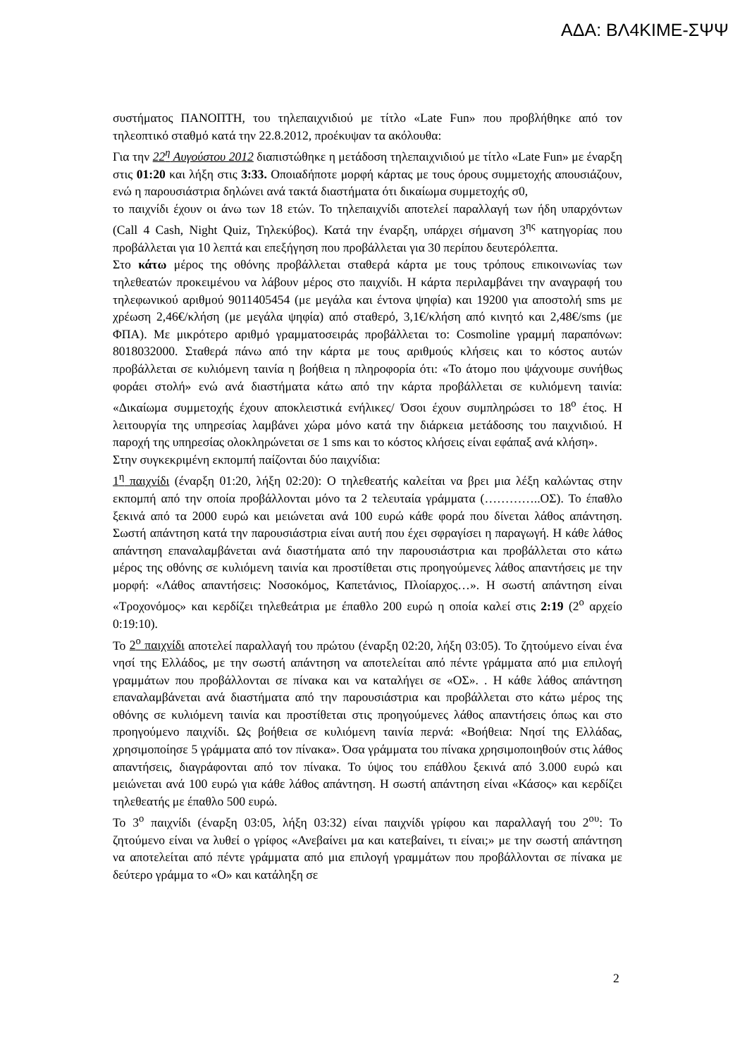ΑΔΑ: ΒΛ4ΚΙΜΕ-ΣΨΨ
συστήματος ΠΑΝΟΠΤΗ, του τηλεπαιχνιδιού με τίτλο «Late Fun» που προβλήθηκε από τον τηλεοπτικό σταθμό κατά την 22.8.2012, προέκυψαν τα ακόλουθα:
Για την 22<sup>η</sup> Αυγούστου 2012 διαπιστώθηκε η μετάδοση τηλεπαιχνιδιού με τίτλο «Late Fun» με έναρξη στις 01:20 και λήξη στις 3:33. Οποιαδήποτε μορφή κάρτας με τους όρους συμμετοχής απουσιάζουν, ενώ η παρουσιάστρια δηλώνει ανά τακτά διαστήματα ότι δικαίωμα συμμετοχής σ0,
το παιχνίδι έχουν οι άνω των 18 ετών. Το τηλεπαιχνίδι αποτελεί παραλλαγή των ήδη υπαρχόντων (Call 4 Cash, Night Quiz, Τηλεκύβος). Κατά την έναρξη, υπάρχει σήμανση 3<sup>ης</sup> κατηγορίας που προβάλλεται για 10 λεπτά και επεξήγηση που προβάλλεται για 30 περίπου δευτερόλεπτα.
Στο κάτω μέρος της οθόνης προβάλλεται σταθερά κάρτα με τους τρόπους επικοινωνίας των τηλεθεατών προκειμένου να λάβουν μέρος στο παιχνίδι. Η κάρτα περιλαμβάνει την αναγραφή του τηλεφωνικού αριθμού 9011405454 (με μεγάλα και έντονα ψηφία) και 19200 για αποστολή sms με χρέωση 2,46€/κλήση (με μεγάλα ψηφία) από σταθερό, 3,1€/κλήση από κινητό και 2,48€/sms (με ΦΠΑ). Με μικρότερο αριθμό γραμματοσειράς προβάλλεται το: Cosmoline γραμμή παραπόνων: 8018032000. Σταθερά πάνω από την κάρτα με τους αριθμούς κλήσεις και το κόστος αυτών προβάλλεται σε κυλιόμενη ταινία η βοήθεια η πληροφορία ότι: «Το άτομο που ψάχνουμε συνήθως φοράει στολή» ενώ ανά διαστήματα κάτω από την κάρτα προβάλλεται σε κυλιόμενη ταινία: «Δικαίωμα συμμετοχής έχουν αποκλειστικά ενήλικες/ Όσοι έχουν συμπληρώσει το 18<sup>ο</sup> έτος. Η λειτουργία της υπηρεσίας λαμβάνει χώρα μόνο κατά την διάρκεια μετάδοσης του παιχνιδιού. Η παροχή της υπηρεσίας ολοκληρώνεται σε 1 sms και το κόστος κλήσεις είναι εφάπαξ ανά κλήση».
Στην συγκεκριμένη εκπομπή παίζονται δύο παιχνίδια:
1<sup>η</sup> παιχνίδι (έναρξη 01:20, λήξη 02:20): Ο τηλεθεατής καλείται να βρει μια λέξη καλώντας στην εκπομπή από την οποία προβάλλονται μόνο τα 2 τελευταία γράμματα (…………..ΟΣ). Το έπαθλο ξεκινά από τα 2000 ευρώ και μειώνεται ανά 100 ευρώ κάθε φορά που δίνεται λάθος απάντηση. Σωστή απάντηση κατά την παρουσιάστρια είναι αυτή που έχει σφραγίσει η παραγωγή. Η κάθε λάθος απάντηση επαναλαμβάνεται ανά διαστήματα από την παρουσιάστρια και προβάλλεται στο κάτω μέρος της οθόνης σε κυλιόμενη ταινία και προστίθεται στις προηγούμενες λάθος απαντήσεις με την μορφή: «Λάθος απαντήσεις: Νοσοκόμος, Καπετάνιος, Πλοίαρχος…». Η σωστή απάντηση είναι «Τροχονόμος» και κερδίζει τηλεθεάτρια με έπαθλο 200 ευρώ η οποία καλεί στις 2:19 (2<sup>ο</sup> αρχείο 0:19:10).
Το 2<sup>ο</sup> παιχνίδι αποτελεί παραλλαγή του πρώτου (έναρξη 02:20, λήξη 03:05). Το ζητούμενο είναι ένα νησί της Ελλάδος, με την σωστή απάντηση να αποτελείται από πέντε γράμματα από μια επιλογή γραμμάτων που προβάλλονται σε πίνακα και να καταλήγει σε «ΟΣ». . Η κάθε λάθος απάντηση επαναλαμβάνεται ανά διαστήματα από την παρουσιάστρια και προβάλλεται στο κάτω μέρος της οθόνης σε κυλιόμενη ταινία και προστίθεται στις προηγούμενες λάθος απαντήσεις όπως και στο προηγούμενο παιχνίδι. Ως βοήθεια σε κυλιόμενη ταινία περνά: «Βοήθεια: Νησί της Ελλάδας, χρησιμοποίησε 5 γράμματα από τον πίνακα». Όσα γράμματα του πίνακα χρησιμοποιηθούν στις λάθος απαντήσεις, διαγράφονται από τον πίνακα. Το ύψος του επάθλου ξεκινά από 3.000 ευρώ και μειώνεται ανά 100 ευρώ για κάθε λάθος απάντηση. Η σωστή απάντηση είναι «Κάσος» και κερδίζει τηλεθεατής με έπαθλο 500 ευρώ.
Το 3<sup>ο</sup> παιχνίδι (έναρξη 03:05, λήξη 03:32) είναι παιχνίδι γρίφου και παραλλαγή του 2<sup>ου</sup>: Το ζητούμενο είναι να λυθεί ο γρίφος «Ανεβαίνει μα και κατεβαίνει, τι είναι;» με την σωστή απάντηση να αποτελείται από πέντε γράμματα από μια επιλογή γραμμάτων που προβάλλονται σε πίνακα με δεύτερο γράμμα το «Ο» και κατάληξη σε
2